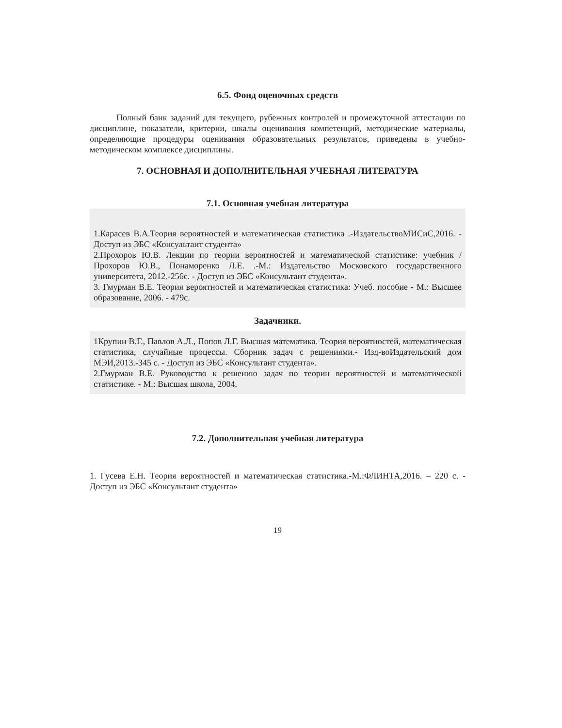6.5. Фонд оценочных средств
Полный банк заданий для текущего, рубежных контролей и промежуточной аттестации по дисциплине, показатели, критерии, шкалы оценивания компетенций, методические материалы, определяющие процедуры оценивания образовательных результатов, приведены в учебно-методическом комплексе дисциплины.
7. ОСНОВНАЯ И ДОПОЛНИТЕЛЬНАЯ УЧЕБНАЯ ЛИТЕРАТУРА
7.1. Основная учебная литература
1.Карасев В.А.Теория вероятностей и математическая статистика .-ИздательствоМИСиС,2016. - Доступ из ЭБС «Консультант студента»
2.Прохоров Ю.В. Лекции по теории вероятностей и математической статистике: учебник /Прохоров Ю.В., Понаморенко Л.Е. .-М.: Издательство Московского государственного университета, 2012.-256с. - Доступ из ЭБС «Консультант студента».
3. Гмурман В.Е. Теория вероятностей и математическая статистика: Учеб. пособие - М.: Высшее образование, 2006. - 479с.
Задачники.
1Крупин В.Г., Павлов А.Л., Попов Л.Г. Высшая математика. Теория вероятностей, математическая статистика, случайные процессы. Сборник задач с решениями.- Изд-воИздательский дом МЭИ,2013.-345 с. - Доступ из ЭБС «Консультант студента».
2.Гмурман В.Е. Руководство к решению задач по теории вероятностей и математической статистике. - М.: Высшая школа, 2004.
7.2. Дополнительная учебная литература
1. Гусева Е.Н. Теория вероятностей и математическая статистика.-М.:ФЛИНТА,2016. – 220 с. - Доступ из ЭБС «Консультант студента»
19